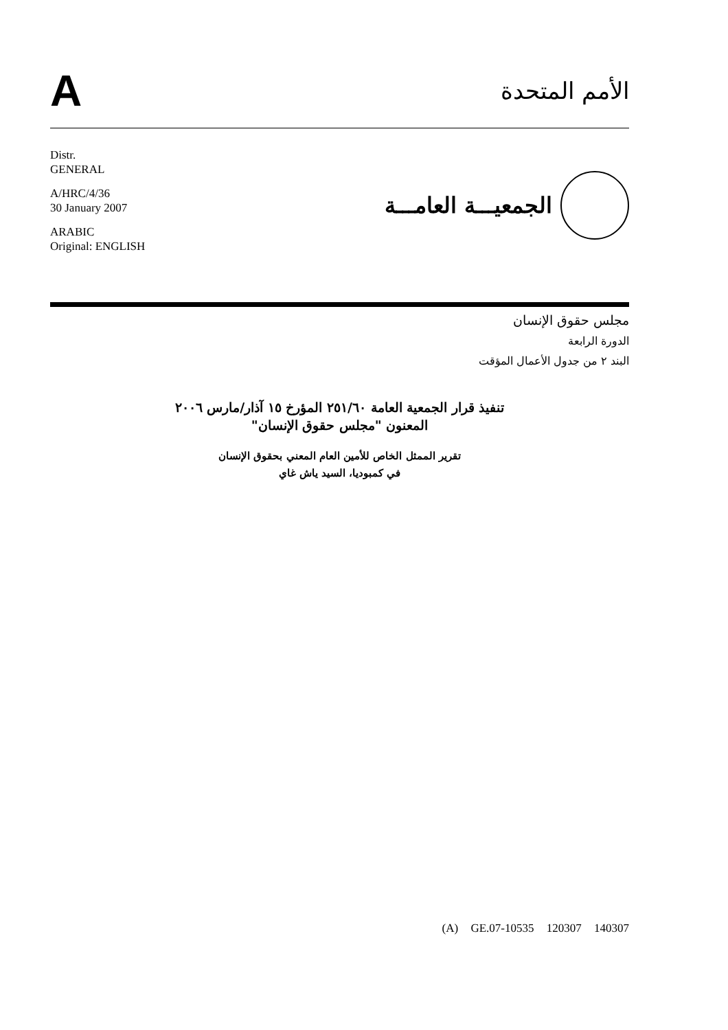A
الأمم المتحدة
Distr.
GENERAL
A/HRC/4/36
30 January 2007
ARABIC
Original: ENGLISH
الجمعيـــة العامـــة
مجلس حقوق الإنسان
الدورة الرابعة
البند ٢ من جدول الأعمال المؤقت
تنفيذ قرار الجمعية العامة ٢٥١/٦٠ المؤرخ ١٥ آذار/مارس ٢٠٠٦
المعنون "مجلس حقوق الإنسان"
تقرير الممثل الخاص للأمين العام المعني بحقوق الإنسان
في كمبوديا، السيد ياش غاي
(A) GE.07-10535 120307 140307